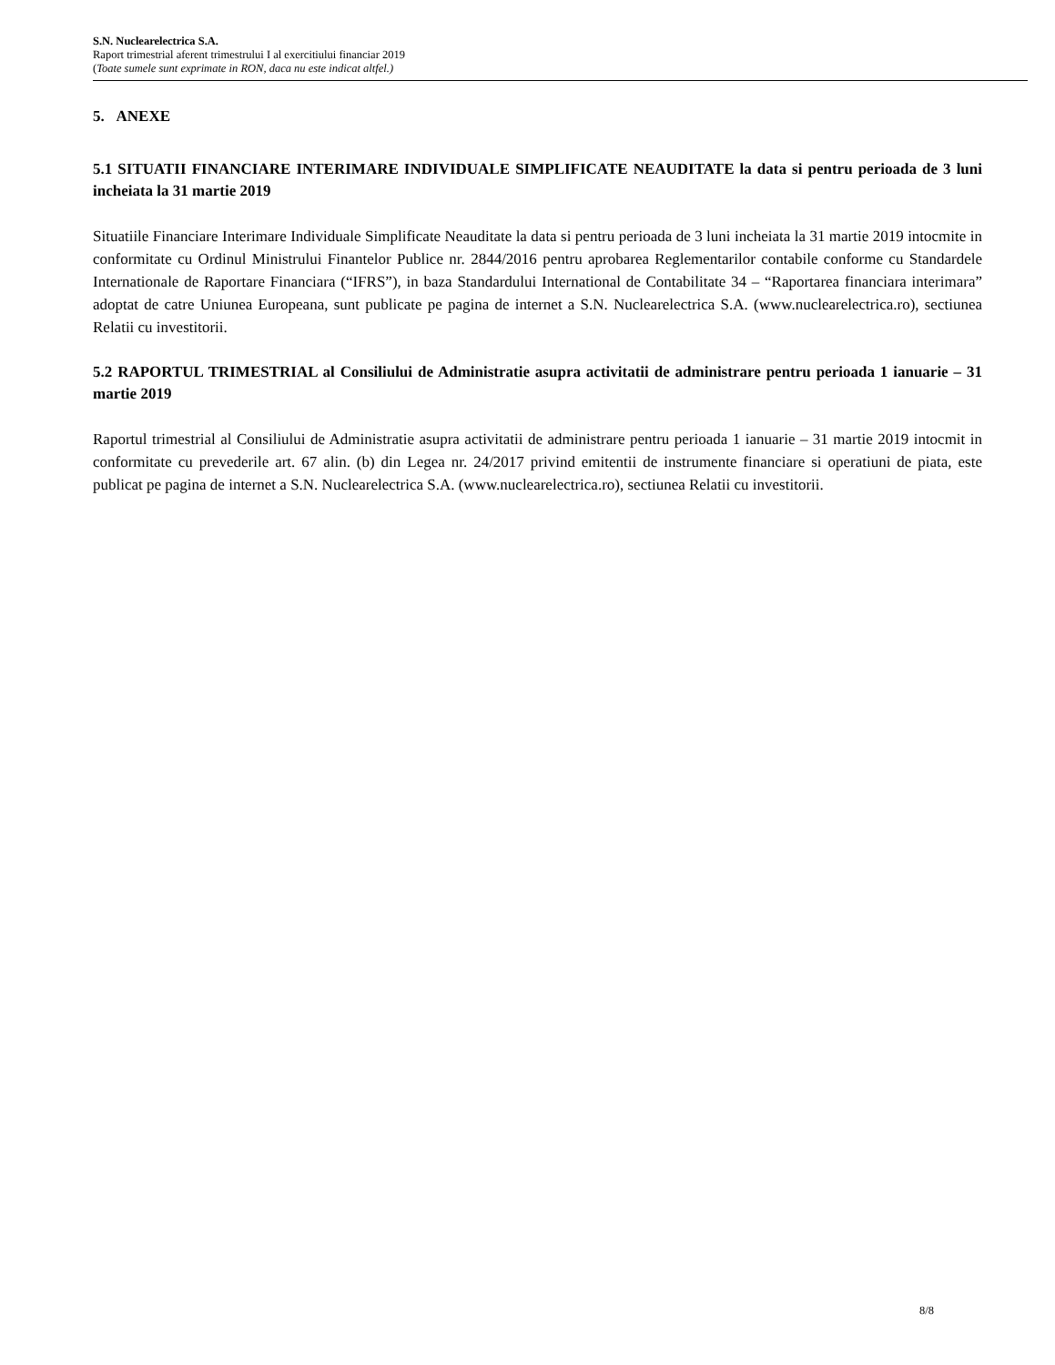S.N. Nuclearelectrica S.A.
Raport trimestrial aferent trimestrului I al exercitiului financiar 2019
(Toate sumele sunt exprimate in RON, daca nu este indicat altfel.)
5. ANEXE
5.1 SITUATII FINANCIARE INTERIMARE INDIVIDUALE SIMPLIFICATE NEAUDITATE la data si pentru perioada de 3 luni incheiata la 31 martie 2019
Situatiile Financiare Interimare Individuale Simplificate Neauditate la data si pentru perioada de 3 luni incheiata la 31 martie 2019 intocmite in conformitate cu Ordinul Ministrului Finantelor Publice nr. 2844/2016 pentru aprobarea Reglementarilor contabile conforme cu Standardele Internationale de Raportare Financiara (“IFRS”), in baza Standardului International de Contabilitate 34 – “Raportarea financiara interimara” adoptat de catre Uniunea Europeana, sunt publicate pe pagina de internet a S.N. Nuclearelectrica S.A. (www.nuclearelectrica.ro), sectiunea Relatii cu investitorii.
5.2 RAPORTUL TRIMESTRIAL al Consiliului de Administratie asupra activitatii de administrare pentru perioada 1 ianuarie – 31 martie 2019
Raportul trimestrial al Consiliului de Administratie asupra activitatii de administrare pentru perioada 1 ianuarie – 31 martie 2019 intocmit in conformitate cu prevederile art. 67 alin. (b) din Legea nr. 24/2017 privind emitentii de instrumente financiare si operatiuni de piata, este publicat pe pagina de internet a S.N. Nuclearelectrica S.A. (www.nuclearelectrica.ro), sectiunea Relatii cu investitorii.
8/8